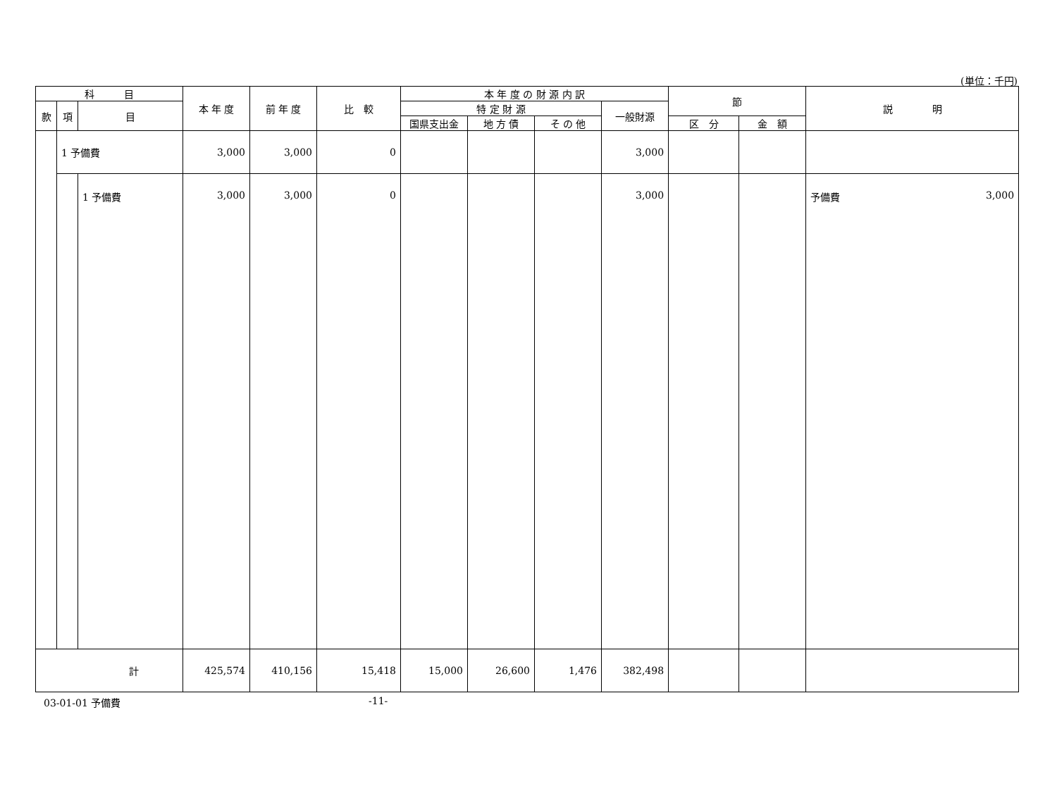(単位：千円)
| 科 目 | | | 本 年 度 | 前 年 度 | 比 較 | 本 年 度 の 財 源 内 訳 | | | | 節 | | 説 明 |
| --- | --- | --- | --- | --- | --- | --- | --- | --- | --- | --- | --- | --- |
| 款 | 項 | 目 | | | | 特 定 財 源 | | | 一般財源 | | | |
| | | | | | | 国県支出金 | 地 方 債 | そ の 他 | | 区 分 | 金 額 | |
| | 1 予備費 | | 3,000 | 3,000 | 0 | | | | 3,000 | | | |
| | | 1 予備費 | 3,000 | 3,000 | 0 | | | | 3,000 | | | 予備費 3,000 |
| 計 | | | 425,574 | 410,156 | 15,418 | 15,000 | 26,600 | 1,476 | 382,498 | | | |
03-01-01 予備費 -11-